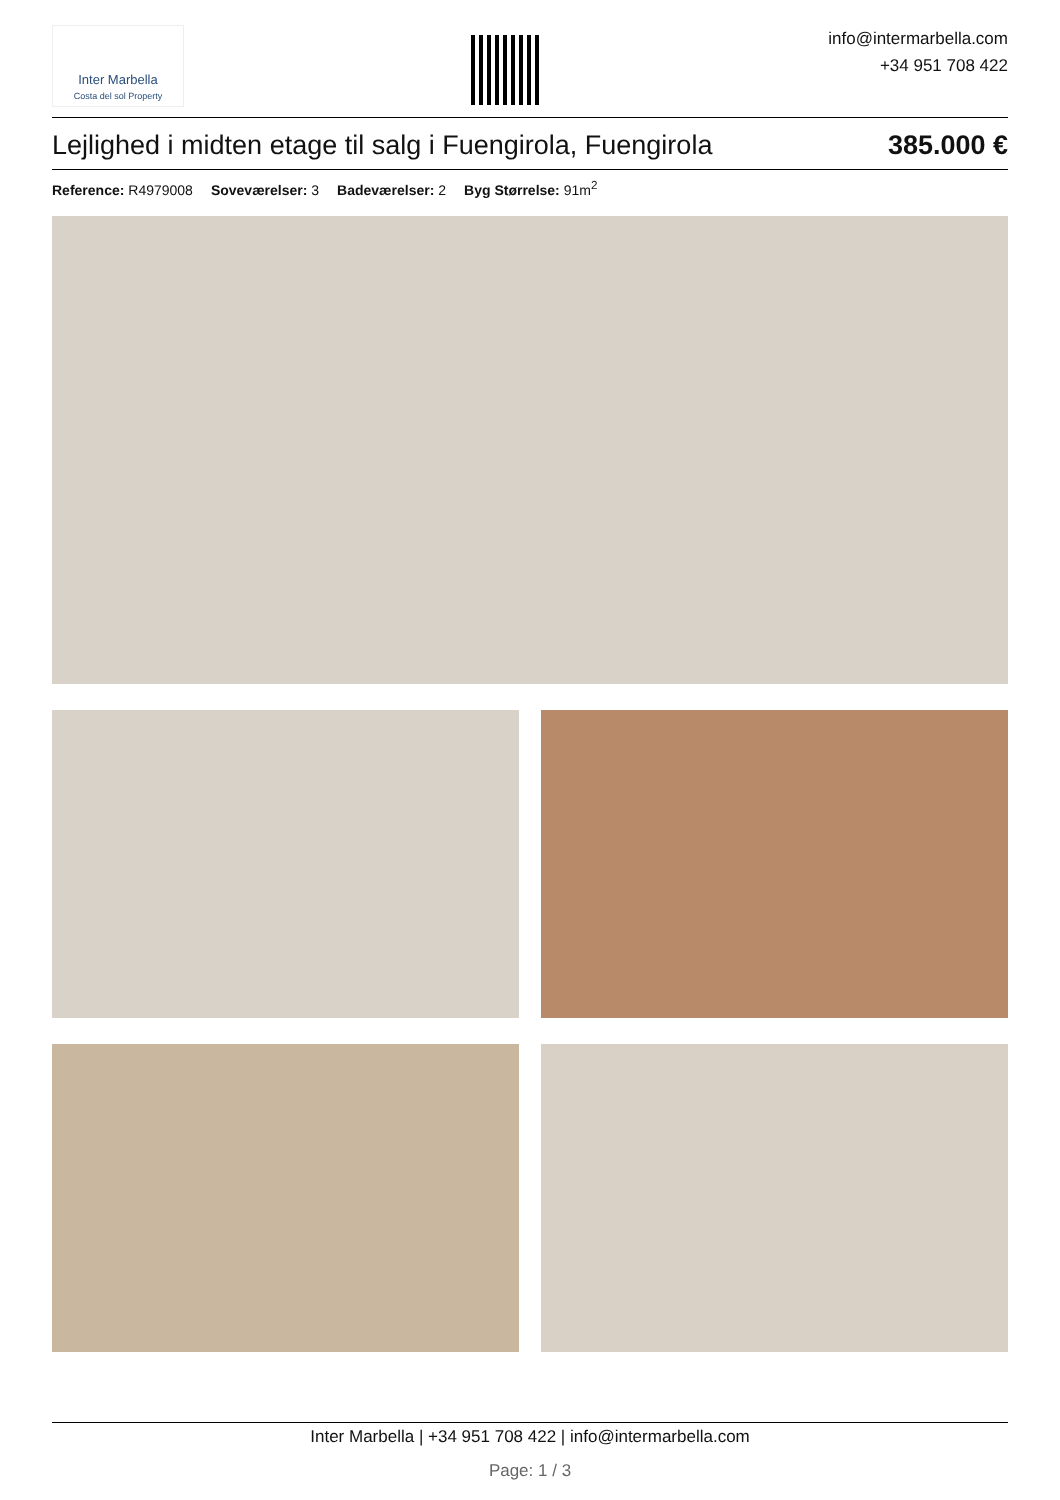Inter Marbella
Costa del sol Property
info@intermarbella.com
+34 951 708 422
Lejlighed i midten etage til salg i Fuengirola, Fuengirola 385.000 €
Reference: R4979008 Soveværelser: 3 Badeværelser: 2 Byg Størrelse: 91m<sup>2</sup>
Inter Marbella | +34 951 708 422 | info@intermarbella.com
Page: 1 / 3